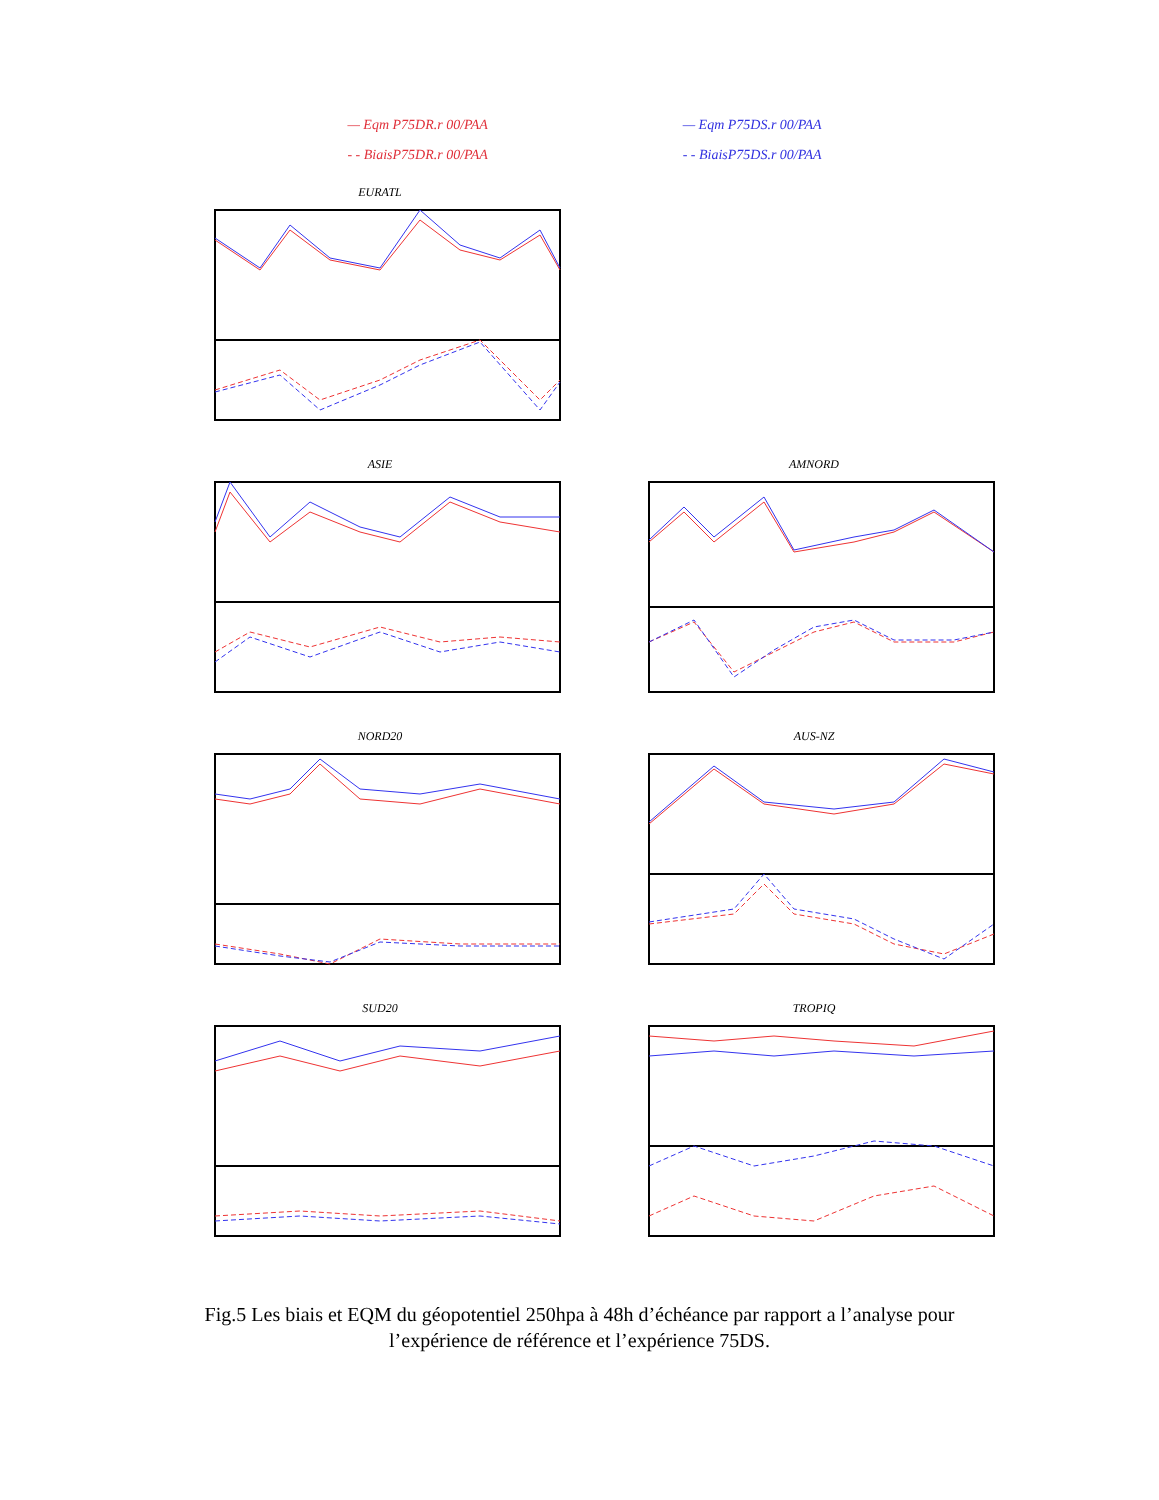— Eqm P75DR.r 00/PAA
- - BiaisP75DR.r 00/PAA
— Eqm P75DS.r 00/PAA
- - BiaisP75DS.r 00/PAA
EURATL
ASIE
AMNORD
NORD20
AUS-NZ
SUD20
TROPIQ
Fig.5 Les biais et EQM du géopotentiel 250hpa à 48h d’échéance par rapport a l’analyse pour l’expérience de référence et l’expérience 75DS.